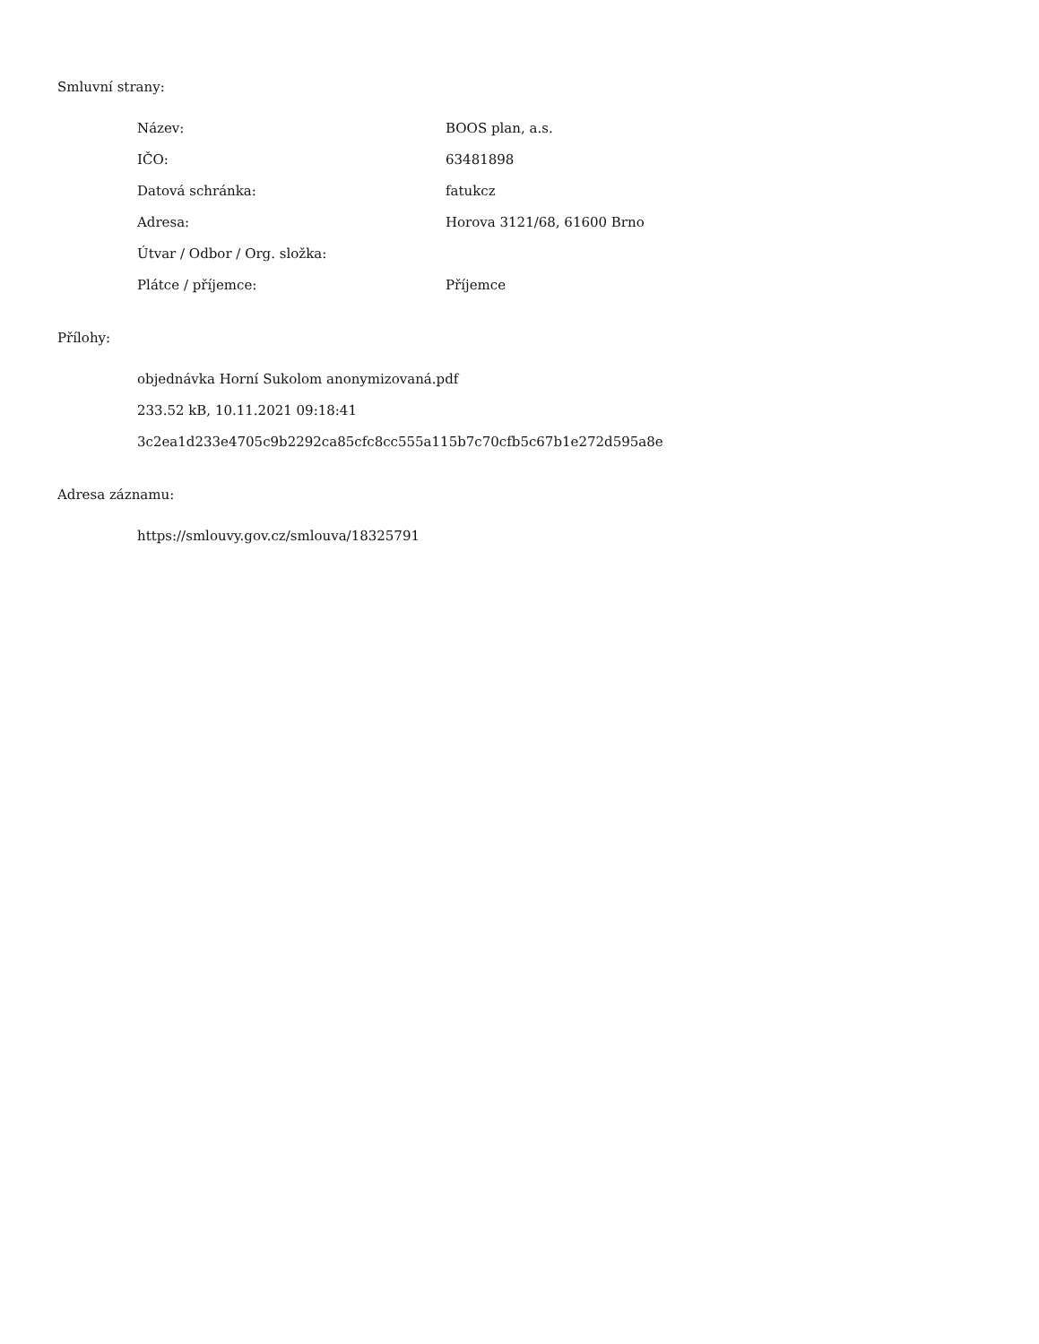Smluvní strany:
Název: BOOS plan, a.s.
IČO: 63481898
Datová schránka: fatukcz
Adresa: Horova 3121/68, 61600 Brno
Útvar / Odbor / Org. složka:
Plátce / příjemce: Příjemce
Přílohy:
objednávka Horní Sukolom anonymizovaná.pdf
233.52 kB, 10.11.2021 09:18:41
3c2ea1d233e4705c9b2292ca85cfc8cc555a115b7c70cfb5c67b1e272d595a8e
Adresa záznamu:
https://smlouvy.gov.cz/smlouva/18325791